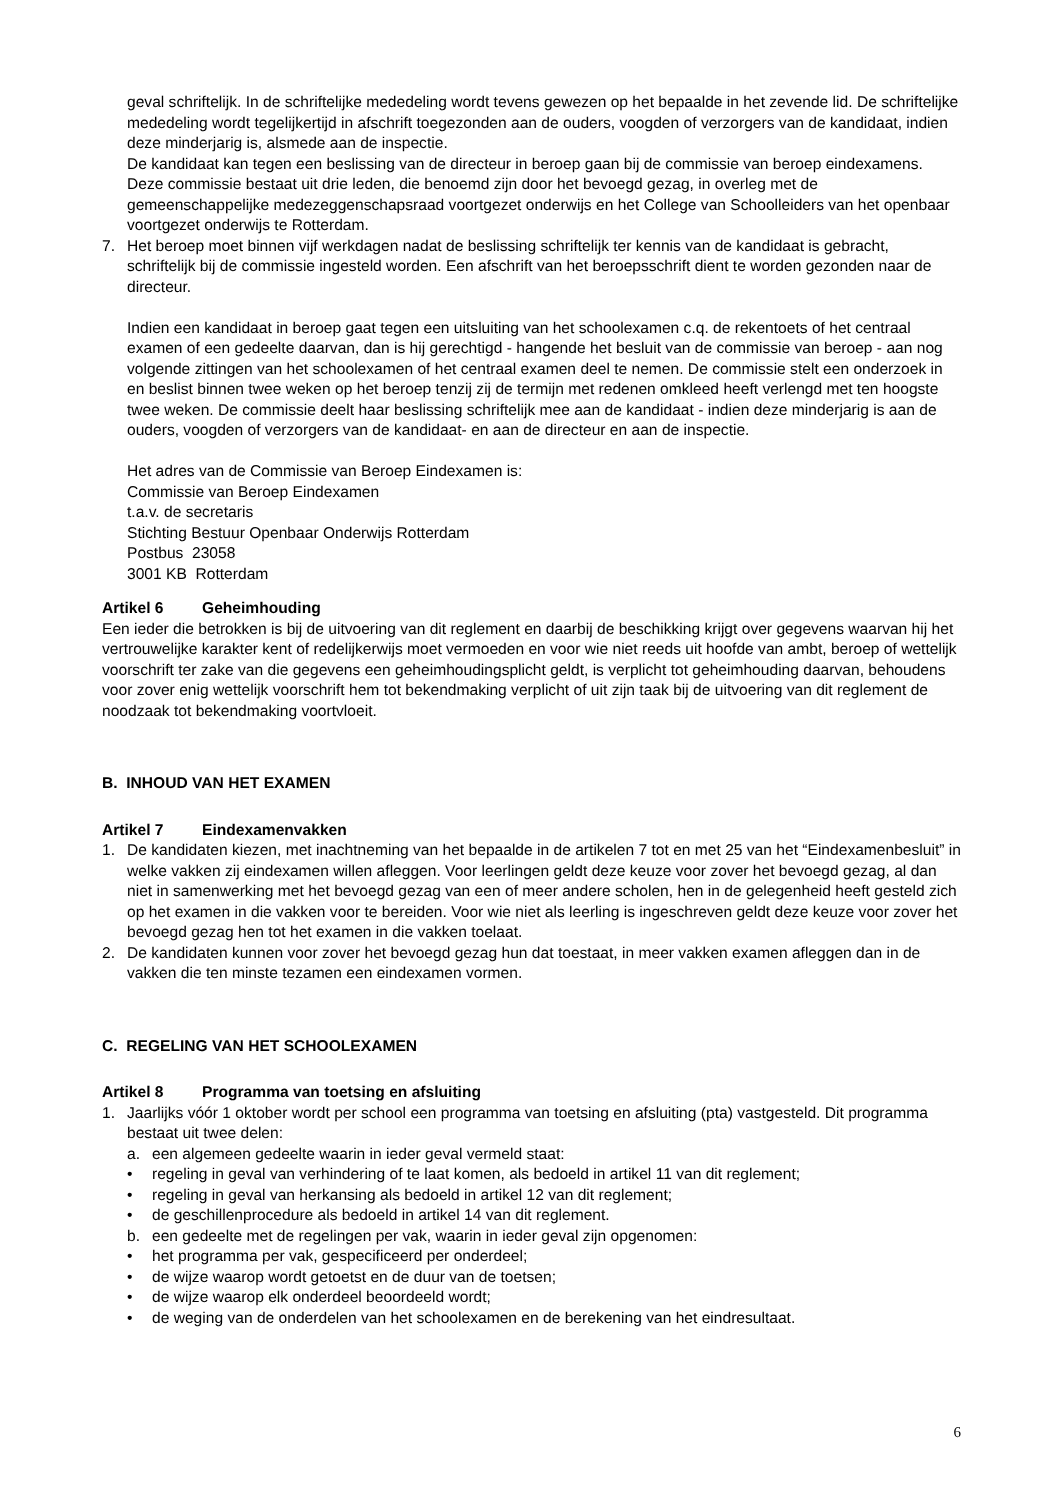geval schriftelijk. In de schriftelijke mededeling wordt tevens gewezen op het bepaalde in het zevende lid. De schriftelijke mededeling wordt tegelijkertijd in afschrift toegezonden aan de ouders, voogden of verzorgers van de kandidaat, indien deze minderjarig is, alsmede aan de inspectie.
De kandidaat kan tegen een beslissing van de directeur in beroep gaan bij de commissie van beroep eindexamens. Deze commissie bestaat uit drie leden, die benoemd zijn door het bevoegd gezag, in overleg met de gemeenschappelijke medezeggenschapsraad voortgezet onderwijs en het College van Schoolleiders van het openbaar voortgezet onderwijs te Rotterdam.
7. Het beroep moet binnen vijf werkdagen nadat de beslissing schriftelijk ter kennis van de kandidaat is gebracht, schriftelijk bij de commissie ingesteld worden. Een afschrift van het beroepsschrift dient te worden gezonden naar de directeur.
Indien een kandidaat in beroep gaat tegen een uitsluiting van het schoolexamen c.q. de rekentoets of het centraal examen of een gedeelte daarvan, dan is hij gerechtigd - hangende het besluit van de commissie van beroep - aan nog volgende zittingen van het schoolexamen of het centraal examen deel te nemen. De commissie stelt een onderzoek in en beslist binnen twee weken op het beroep tenzij zij de termijn met redenen omkleed heeft verlengd met ten hoogste twee weken. De commissie deelt haar beslissing schriftelijk mee aan de kandidaat - indien deze minderjarig is aan de ouders, voogden of verzorgers van de kandidaat- en aan de directeur en aan de inspectie.
Het adres van de Commissie van Beroep Eindexamen is:
Commissie van Beroep Eindexamen
t.a.v. de secretaris
Stichting Bestuur Openbaar Onderwijs Rotterdam
Postbus 23058
3001 KB Rotterdam
Artikel 6 Geheimhouding
Een ieder die betrokken is bij de uitvoering van dit reglement en daarbij de beschikking krijgt over gegevens waarvan hij het vertrouwelijke karakter kent of redelijkerwijs moet vermoeden en voor wie niet reeds uit hoofde van ambt, beroep of wettelijk voorschrift ter zake van die gegevens een geheimhoudingsplicht geldt, is verplicht tot geheimhouding daarvan, behoudens voor zover enig wettelijk voorschrift hem tot bekendmaking verplicht of uit zijn taak bij de uitvoering van dit reglement de noodzaak tot bekendmaking voortvloeit.
B. INHOUD VAN HET EXAMEN
Artikel 7 Eindexamenvakken
1. De kandidaten kiezen, met inachtneming van het bepaalde in de artikelen 7 tot en met 25 van het “Eindexamenbesluit” in welke vakken zij eindexamen willen afleggen. Voor leerlingen geldt deze keuze voor zover het bevoegd gezag, al dan niet in samenwerking met het bevoegd gezag van een of meer andere scholen, hen in de gelegenheid heeft gesteld zich op het examen in die vakken voor te bereiden. Voor wie niet als leerling is ingeschreven geldt deze keuze voor zover het bevoegd gezag hen tot het examen in die vakken toelaat.
2. De kandidaten kunnen voor zover het bevoegd gezag hun dat toestaat, in meer vakken examen afleggen dan in de vakken die ten minste tezamen een eindexamen vormen.
C. REGELING VAN HET SCHOOLEXAMEN
Artikel 8 Programma van toetsing en afsluiting
1. Jaarlijks vóór 1 oktober wordt per school een programma van toetsing en afsluiting (pta) vastgesteld. Dit programma bestaat uit twee delen:
a. een algemeen gedeelte waarin in ieder geval vermeld staat:
• regeling in geval van verhindering of te laat komen, als bedoeld in artikel 11 van dit reglement;
• regeling in geval van herkansing als bedoeld in artikel 12 van dit reglement;
• de geschillenprocedure als bedoeld in artikel 14 van dit reglement.
b. een gedeelte met de regelingen per vak, waarin in ieder geval zijn opgenomen:
• het programma per vak, gespecificeerd per onderdeel;
• de wijze waarop wordt getoetst en de duur van de toetsen;
• de wijze waarop elk onderdeel beoordeeld wordt;
• de weging van de onderdelen van het schoolexamen en de berekening van het eindresultaat.
6